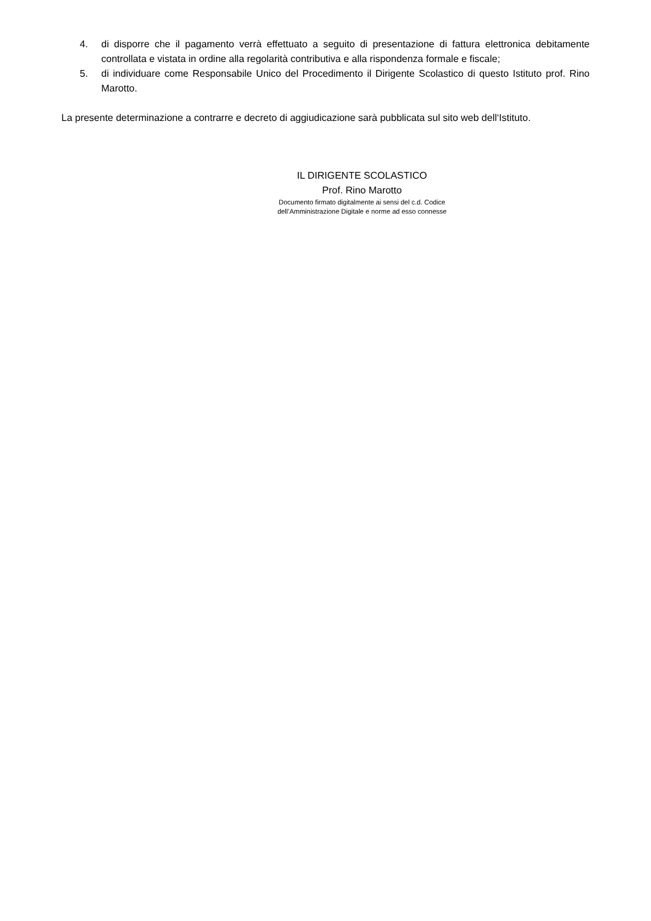4. di disporre che il pagamento verrà effettuato a seguito di presentazione di fattura elettronica debitamente controllata e vistata in ordine alla regolarità contributiva e alla rispondenza formale e fiscale;
5. di individuare come Responsabile Unico del Procedimento il Dirigente Scolastico di questo Istituto prof. Rino Marotto.
La presente determinazione a contrarre e decreto di aggiudicazione sarà pubblicata sul sito web dell‘Istituto.
IL DIRIGENTE SCOLASTICO
Prof. Rino Marotto
Documento firmato digitalmente ai sensi del c.d. Codice
dell’Amministrazione Digitale e norme ad esso connesse